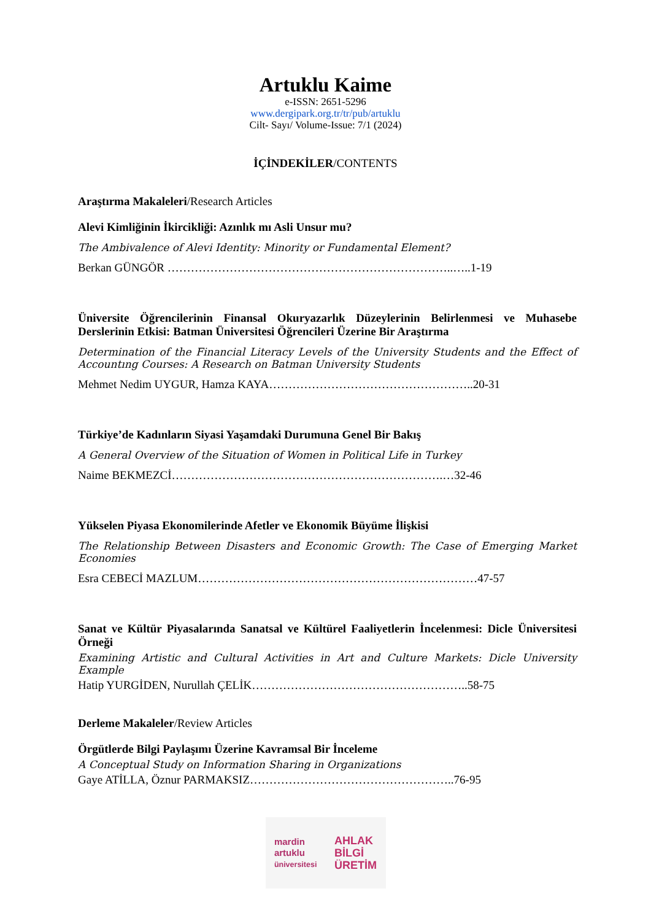Artuklu Kaime
e-ISSN: 2651-5296
www.dergipark.org.tr/tr/pub/artuklu
Cilt- Sayı/ Volume-Issue: 7/1 (2024)
İÇİNDEKİLER/CONTENTS
Araştırma Makaleleri/Research Articles
Alevi Kimliğinin İkircikliği: Azınlık mı Asli Unsur mu?
The Ambivalence of Alevi Identity: Minority or Fundamental Element?
Berkan GÜNGÖR ………………………………………………………………..…..1-19
Üniversite Öğrencilerinin Finansal Okuryazarlık Düzeylerinin Belirlenmesi ve Muhasebe Derslerinin Etkisi: Batman Üniversitesi Öğrencileri Üzerine Bir Araştırma
Determination of the Financial Literacy Levels of the University Students and the Effect of Accountıng Courses: A Research on Batman University Students
Mehmet Nedim UYGUR, Hamza KAYA……………………………………………..20-31
Türkiye’de Kadınların Siyasi Yaşamdaki Durumuna Genel Bir Bakış
A General Overview of the Situation of Women in Political Life in Turkey
Naime BEKMEZCİ…………………………………………………………….…32-46
Yükselen Piyasa Ekonomilerinde Afetler ve Ekonomik Büyüme İlişkisi
The Relationship Between Disasters and Economic Growth: The Case of Emerging Market Economies
Esra CEBECİ MAZLUM………………………………………………………………47-57
Sanat ve Kültür Piyasalarında Sanatsal ve Kültürel Faaliyetlerin İncelenmesi: Dicle Üniversitesi Örneği
Examining Artistic and Cultural Activities in Art and Culture Markets: Dicle University Example
Hatip YURGİDEN, Nurullah ÇELİK………………………………………………..58-75
Derleme Makaleler/Review Articles
Örgütlerde Bilgi Paylaşımı Üzerine Kavramsal Bir İnceleme
A Conceptual Study on Information Sharing in Organizations
Gaye ATİLLA, Öznur PARMAKSIZ……………………………………………..76-95
mardin
artuklu
üniversitesi AHLAK
BİLGİ
ÜRETİM